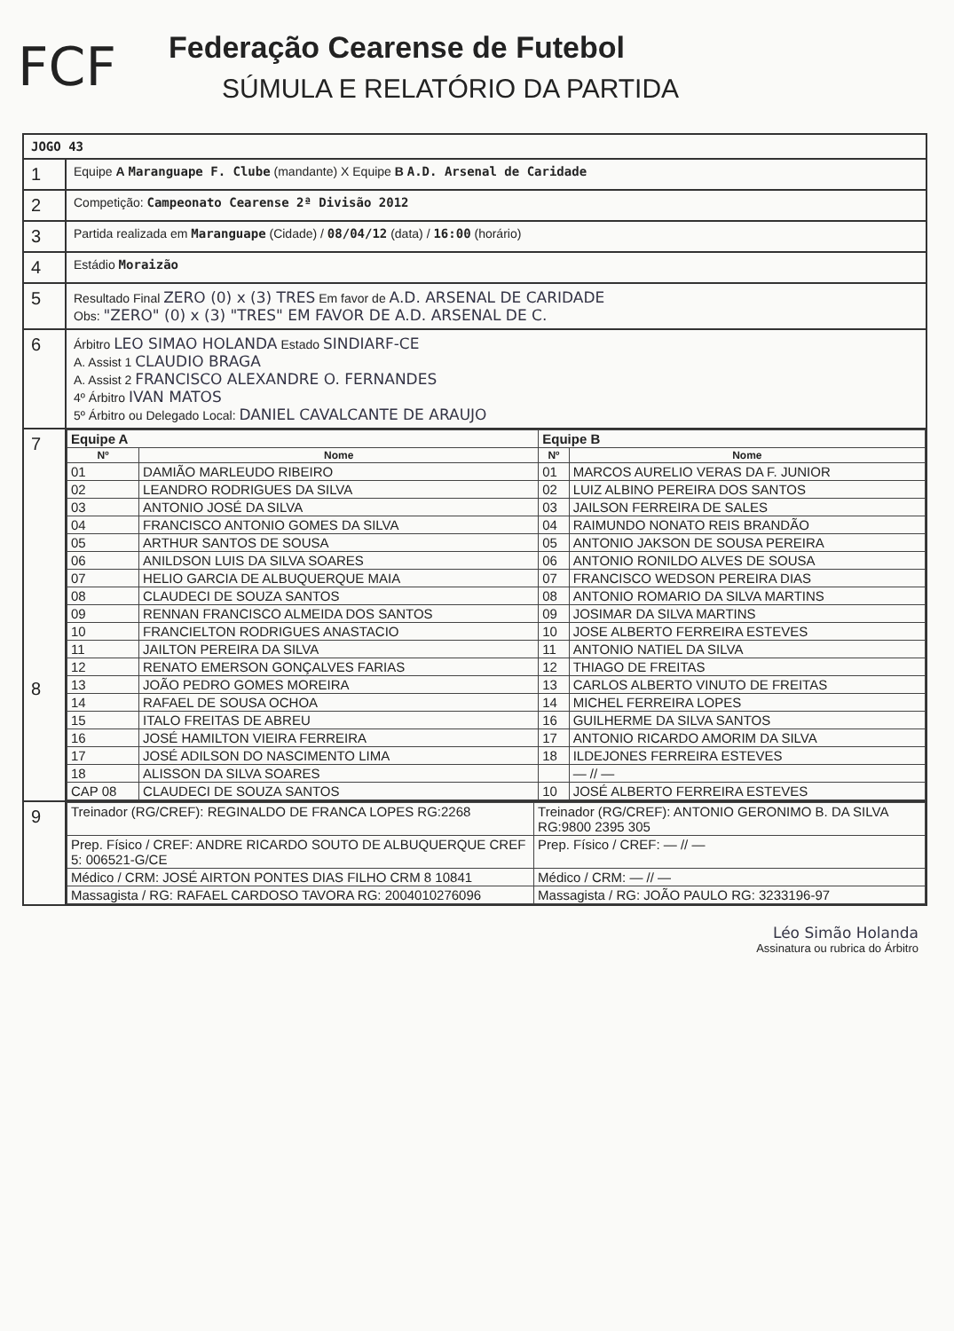FCF
Federação Cearense de Futebol
SÚMULA E RELATÓRIO DA PARTIDA
| JOGO 43 | |
| 1 | Equipe A Maranguape F. Clube (mandante) X Equipe B A.D. Arsenal de Caridade |
| 2 | Competição: Campeonato Cearense 2ª Divisão 2012 |
| 3 | Partida realizada em Maranguape (Cidade) / 08/04/12 (data) / 16:00 (horário) |
| 4 | Estádio Moraizão |
| 5 | Resultado Final ZERO (0) x (3) TRES Em favor de A.D. ARSENAL DE CARIDADE Obs: "ZERO" (0) x (3) "TRES" EM FAVOR DE A.D. ARSENAL DE C. |
| 6 | Árbitro LEO SIMAO HOLANDA Estado SINDIARF-CE A. Assist 1 CLAUDIO BRAGA A. Assist 2 FRANCISCO ALEXANDRE O. FERNANDES 4º Árbitro IVAN MATOS 5º Árbitro ou Delegado Local: DANIEL CAVALCANTE DE ARAUJO |
| 7 8 | / Equipe A / / Equipe B / / / Nº / Nome / Nº / Nome / / 01 / DAMIÃO MARLEUDO RIBEIRO / 01 / MARCOS AURELIO VERAS DA F. JUNIOR / / 02 / LEANDRO RODRIGUES DA SILVA / 02 / LUIZ ALBINO PEREIRA DOS SANTOS / / 03 / ANTONIO JOSÉ DA SILVA / 03 / JAILSON FERREIRA DE SALES / / 04 / FRANCISCO ANTONIO GOMES DA SILVA / 04 / RAIMUNDO NONATO REIS BRANDÃO / / 05 / ARTHUR SANTOS DE SOUSA / 05 / ANTONIO JAKSON DE SOUSA PEREIRA / / 06 / ANILDSON LUIS DA SILVA SOARES / 06 / ANTONIO RONILDO ALVES DE SOUSA / / 07 / HELIO GARCIA DE ALBUQUERQUE MAIA / 07 / FRANCISCO WEDSON PEREIRA DIAS / / 08 / CLAUDECI DE SOUZA SANTOS / 08 / ANTONIO ROMARIO DA SILVA MARTINS / / 09 / RENNAN FRANCISCO ALMEIDA DOS SANTOS / 09 / JOSIMAR DA SILVA MARTINS / / 10 / FRANCIELTON RODRIGUES ANASTACIO / 10 / JOSE ALBERTO FERREIRA ESTEVES / / 11 / JAILTON PEREIRA DA SILVA / 11 / ANTONIO NATIEL DA SILVA / / 12 / RENATO EMERSON GONÇALVES FARIAS / 12 / THIAGO DE FREITAS / / 13 / JOÃO PEDRO GOMES MOREIRA / 13 / CARLOS ALBERTO VINUTO DE FREITAS / / 14 / RAFAEL DE SOUSA OCHOA / 14 / MICHEL FERREIRA LOPES / / 15 / ITALO FREITAS DE ABREU / 16 / GUILHERME DA SILVA SANTOS / / 16 / JOSÉ HAMILTON VIEIRA FERREIRA / 17 / ANTONIO RICARDO AMORIM DA SILVA / / 17 / JOSÉ ADILSON DO NASCIMENTO LIMA / 18 / ILDEJONES FERREIRA ESTEVES / / 18 / ALISSON DA SILVA SOARES / / — // — / / CAP 08 / CLAUDECI DE SOUZA SANTOS / 10 / JOSÉ ALBERTO FERREIRA ESTEVES / |
| 9 | / Treinador (RG/CREF): REGINALDO DE FRANCA LOPES RG:2268 / Treinador (RG/CREF): ANTONIO GERONIMO B. DA SILVA RG:9800 2395 305 / / Prep. Físico / CREF: ANDRE RICARDO SOUTO DE ALBUQUERQUE CREF 5: 006521-G/CE / Prep. Físico / CREF: — // — / / Médico / CRM: JOSÉ AIRTON PONTES DIAS FILHO CRM 8 10841 / Médico / CRM: — // — / / Massagista / RG: RAFAEL CARDOSO TAVORA RG: 2004010276096 / Massagista / RG: JOÃO PAULO RG: 3233196-97 / |
Léo Simão Holanda
Assinatura ou rubrica do Árbitro